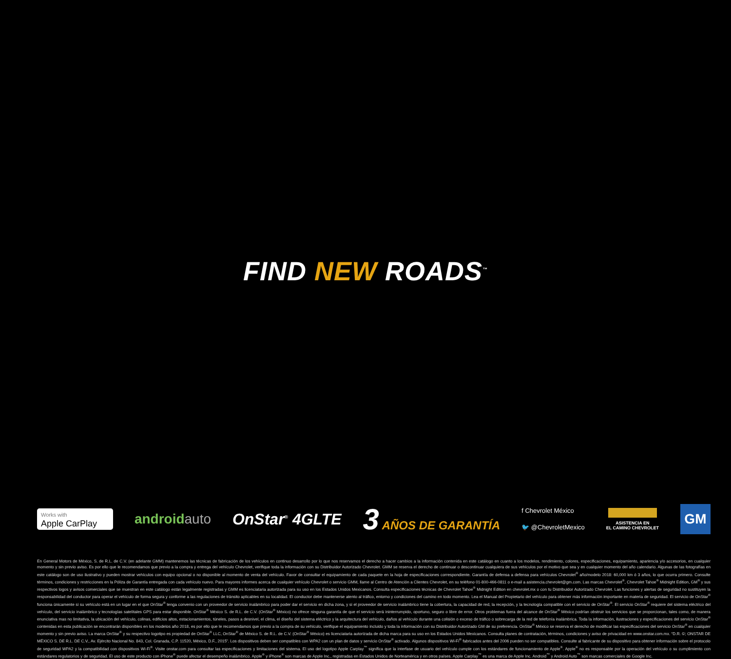FIND NEW ROADS<sup>™</sup>
Works with
Apple CarPlay
androidauto OnStar<sup>®</sup> 4GLTE
3 AÑOS DE GARANTÍA
f Chevrolet México
🐦 @ChevroletMexico
ASISTENCIA EN
EL CAMINO CHEVROLET
GM
En General Motors de México, S. de R.L. de C.V. (en adelante GMM) mantenemos las técnicas de fabricación de los vehículos en continuo desarrollo por lo que nos reservamos el derecho a hacer cambios a la información contenida en este catálogo en cuanto a los modelos, rendimiento, colores, especificaciones, equipamiento, apariencia y/o accesorios, en cualquier momento y sin previo aviso. Es por ello que le recomendamos que previo a la compra y entrega del vehículo Chevrolet, verifique toda la información con su Distribuidor Autorizado Chevrolet. GMM se reserva el derecho de continuar o descontinuar cualquiera de sus vehículos por el motivo que sea y en cualquier momento del año calendario. Algunas de las fotografías en este catálogo son de uso ilustrativo y pueden mostrar vehículos con equipo opcional o no disponible al momento de venta del vehículo. Favor de consultar el equipamiento de cada paquete en la hoja de especificaciones correspondiente. Garantía de defensa a defensa para vehículos Chevrolet<sup>®</sup> año/modelo 2018: 60,000 km ó 3 años, lo que ocurra primero. Consulte términos, condiciones y restricciones en la Póliza de Garantía entregada con cada vehículo nuevo. Para mayores informes acerca de cualquier vehículo Chevrolet o servicio GMM, llame al Centro de Atención a Clientes Chevrolet, en su teléfono 01-800-466-0811 o e-mail a asistencia.chevrolet@gm.com. Las marcas Chevrolet<sup>®</sup>, Chevrolet Tahoe<sup>®</sup> Midnight Edition, GM<sup>®</sup> y sus respectivos logos y avisos comerciales que se muestran en este catálogo están legalmente registradas y GMM es licenciataria autorizada para su uso en los Estados Unidos Mexicanos. Consulta especificaciones técnicas de Chevrolet Tahoe<sup>®</sup> Midnight Edition en chevrolet.mx o con tu Distribuidor Autorizado Chevrolet. Las funciones y alertas de seguridad no sustituyen la responsabilidad del conductor para operar el vehículo de forma segura y conforme a las regulaciones de tránsito aplicables en su localidad. El conductor debe mantenerse atento al tráfico, entorno y condiciones del camino en todo momento. Lea el Manual del Propietario del vehículo para obtener más información importante en materia de seguridad. El servicio de OnStar<sup>®</sup> funciona únicamente si su vehículo está en un lugar en el que OnStar<sup>®</sup> tenga convenio con un proveedor de servicio inalámbrico para poder dar el servicio en dicha zona, y si el proveedor de servicio inalámbrico tiene la cobertura, la capacidad de red, la recepción, y la tecnología compatible con el servicio de OnStar<sup>®</sup>. El servicio OnStar<sup>®</sup> requiere del sistema eléctrico del vehículo, del servicio inalámbrico y tecnologías satelitales GPS para estar disponible. OnStar<sup>®</sup> México S. de R.L. de C.V. (OnStar<sup>®</sup> México) no ofrece ninguna garantía de que el servicio será ininterrumpido, oportuno, seguro o libre de error. Otros problemas fuera del alcance de OnStar<sup>®</sup> México podrían obstruir los servicios que se proporcionan, tales como, de manera enunciativa mas no limitativa, la ubicación del vehículo, colinas, edificios altos, estacionamientos, túneles, pasos a desnivel, el clima, el diseño del sistema eléctrico y la arquitectura del vehículo, daños al vehículo durante una colisión o exceso de tráfico o sobrecarga de la red de telefonía inalámbrica. Toda la información, ilustraciones y especificaciones del servicio OnStar<sup>®</sup> contenidas en esta publicación se encontrarán disponibles en los modelos año 2018, es por ello que le recomendamos que previo a la compra de su vehículo, verifique el equipamiento incluido y toda la información con su Distribuidor Autorizado GM de su preferencia. OnStar<sup>®</sup> México se reserva el derecho de modificar las especificaciones del servicio OnStar<sup>®</sup> en cualquier momento y sin previo aviso. La marca OnStar<sup>®</sup> y su respectivo logotipo es propiedad de OnStar<sup>®</sup> LLC, OnStar<sup>®</sup> de México S. de R.L. de C.V. (OnStar<sup>®</sup> México) es licenciataria autorizada de dicha marca para su uso en los Estados Unidos Mexicanos. Consulta planes de contratación, términos, condiciones y aviso de privacidad en www.onstar.com.mx. “D.R. ©; ONSTAR DE MÉXICO S. DE R.L. DE C.V., Av. Ejército Nacional No. 843, Col. Granada, C.P. 11520, México, D.F., 2015”. Los dispositivos deben ser compatibles con WPA2 con un plan de datos y servicio OnStar<sup>®</sup> activado. Algunos dispositivos Wi-Fi<sup>®</sup> fabricados antes del 2006 pueden no ser compatibles. Consulte al fabricante de su dispositivo para obtener información sobre el protocolo de seguridad WPA2 y la compatibilidad con dispositivos Wi-Fi<sup>®</sup>. Visite onstar.com para consultar las especificaciones y limitaciones del sistema. El uso del logotipo Apple Carplay<sup>™</sup> significa que la interfase de usuario del vehículo cumple con los estándares de funcionamiento de Apple<sup>®</sup>. Apple<sup>®</sup> no es responsable por la operación del vehículo o su cumplimiento con estándares regulatorios y de seguridad. El uso de este producto con iPhone<sup>®</sup> puede afectar el desempeño inalámbrico. Apple<sup>®</sup> y iPhone<sup>®</sup> son marcas de Apple Inc., registradas en Estados Unidos de Norteamérica y en otros países. Apple Carplay<sup>™</sup> es una marca de Apple Inc. Android<sup>™</sup> y Android Auto<sup>™</sup> son marcas comerciales de Google Inc.